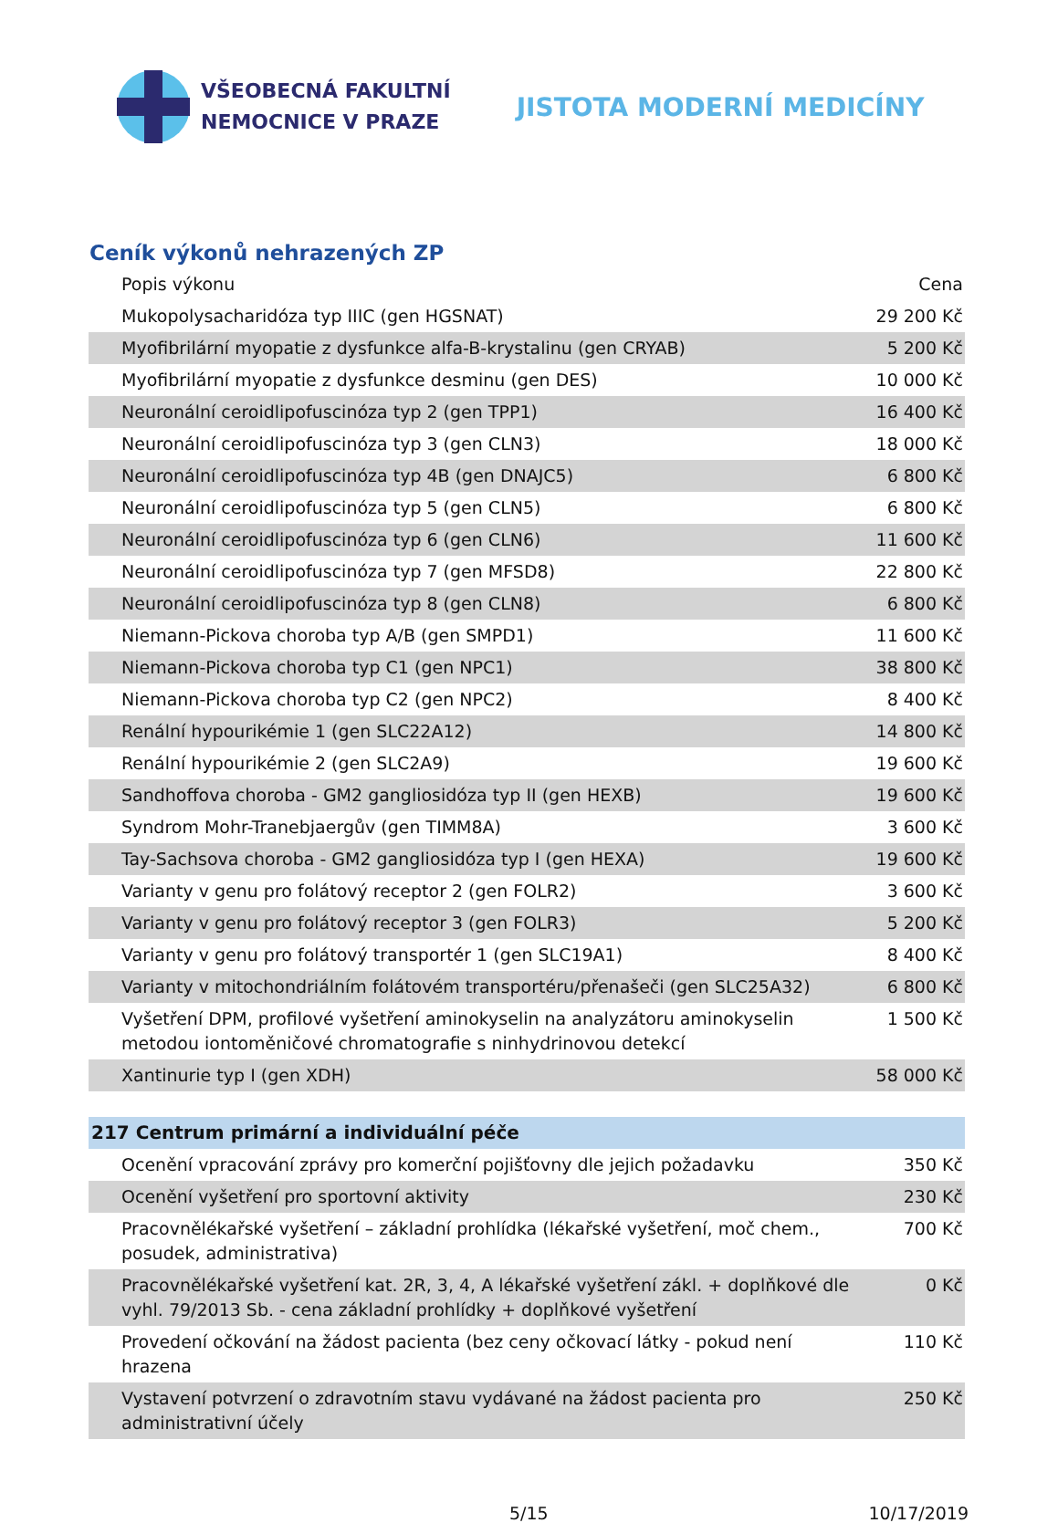VŠEOBECNÁ FAKULTNÍ
NEMOCNICE V PRAZE
JISTOTA MODERNÍ MEDICÍNY
Ceník výkonů nehrazených ZP
| Popis výkonu | Cena |
| --- | --- |
| Mukopolysacharidóza typ IIIC (gen HGSNAT) | 29 200 Kč |
| Myofibrilární myopatie z dysfunkce alfa-B-krystalinu (gen CRYAB) | 5 200 Kč |
| Myofibrilární myopatie z dysfunkce desminu (gen DES) | 10 000 Kč |
| Neuronální ceroidlipofuscinóza typ 2 (gen TPP1) | 16 400 Kč |
| Neuronální ceroidlipofuscinóza typ 3 (gen CLN3) | 18 000 Kč |
| Neuronální ceroidlipofuscinóza typ 4B (gen DNAJC5) | 6 800 Kč |
| Neuronální ceroidlipofuscinóza typ 5 (gen CLN5) | 6 800 Kč |
| Neuronální ceroidlipofuscinóza typ 6 (gen CLN6) | 11 600 Kč |
| Neuronální ceroidlipofuscinóza typ 7 (gen MFSD8) | 22 800 Kč |
| Neuronální ceroidlipofuscinóza typ 8 (gen CLN8) | 6 800 Kč |
| Niemann-Pickova choroba typ A/B (gen SMPD1) | 11 600 Kč |
| Niemann-Pickova choroba typ C1 (gen NPC1) | 38 800 Kč |
| Niemann-Pickova choroba typ C2 (gen NPC2) | 8 400 Kč |
| Renální hypourikémie 1 (gen SLC22A12) | 14 800 Kč |
| Renální hypourikémie 2 (gen SLC2A9) | 19 600 Kč |
| Sandhoffova choroba - GM2 gangliosidóza typ II (gen HEXB) | 19 600 Kč |
| Syndrom Mohr-Tranebjaergův (gen TIMM8A) | 3 600 Kč |
| Tay-Sachsova choroba - GM2 gangliosidóza typ I (gen HEXA) | 19 600 Kč |
| Varianty v genu pro folátový receptor 2 (gen FOLR2) | 3 600 Kč |
| Varianty v genu pro folátový receptor 3 (gen FOLR3) | 5 200 Kč |
| Varianty v genu pro folátový transportér 1 (gen SLC19A1) | 8 400 Kč |
| Varianty v mitochondriálním folátovém transportéru/přenašeči (gen SLC25A32) | 6 800 Kč |
| Vyšetření DPM, profilové vyšetření aminokyselin na analyzátoru aminokyselin metodou iontoměničové chromatografie s ninhydrinovou detekcí | 1 500 Kč |
| Xantinurie typ I (gen XDH) | 58 000 Kč |
| 217 Centrum primární a individuální péče | |
| Ocenění vpracování zprávy pro komerční pojišťovny dle jejich požadavku | 350 Kč |
| Ocenění vyšetření pro sportovní aktivity | 230 Kč |
| Pracovnělékařské vyšetření – základní prohlídka (lékařské vyšetření, moč chem., posudek, administrativa) | 700 Kč |
| Pracovnělékařské vyšetření kat. 2R, 3, 4, A lékařské vyšetření zákl. + doplňkové dle vyhl. 79/2013 Sb. - cena základní prohlídky + doplňkové vyšetření | 0 Kč |
| Provedení očkování na žádost pacienta (bez ceny očkovací látky - pokud není hrazena | 110 Kč |
| Vystavení potvrzení o zdravotním stavu vydávané na žádost pacienta pro administrativní účely | 250 Kč |
5/15 10/17/2019